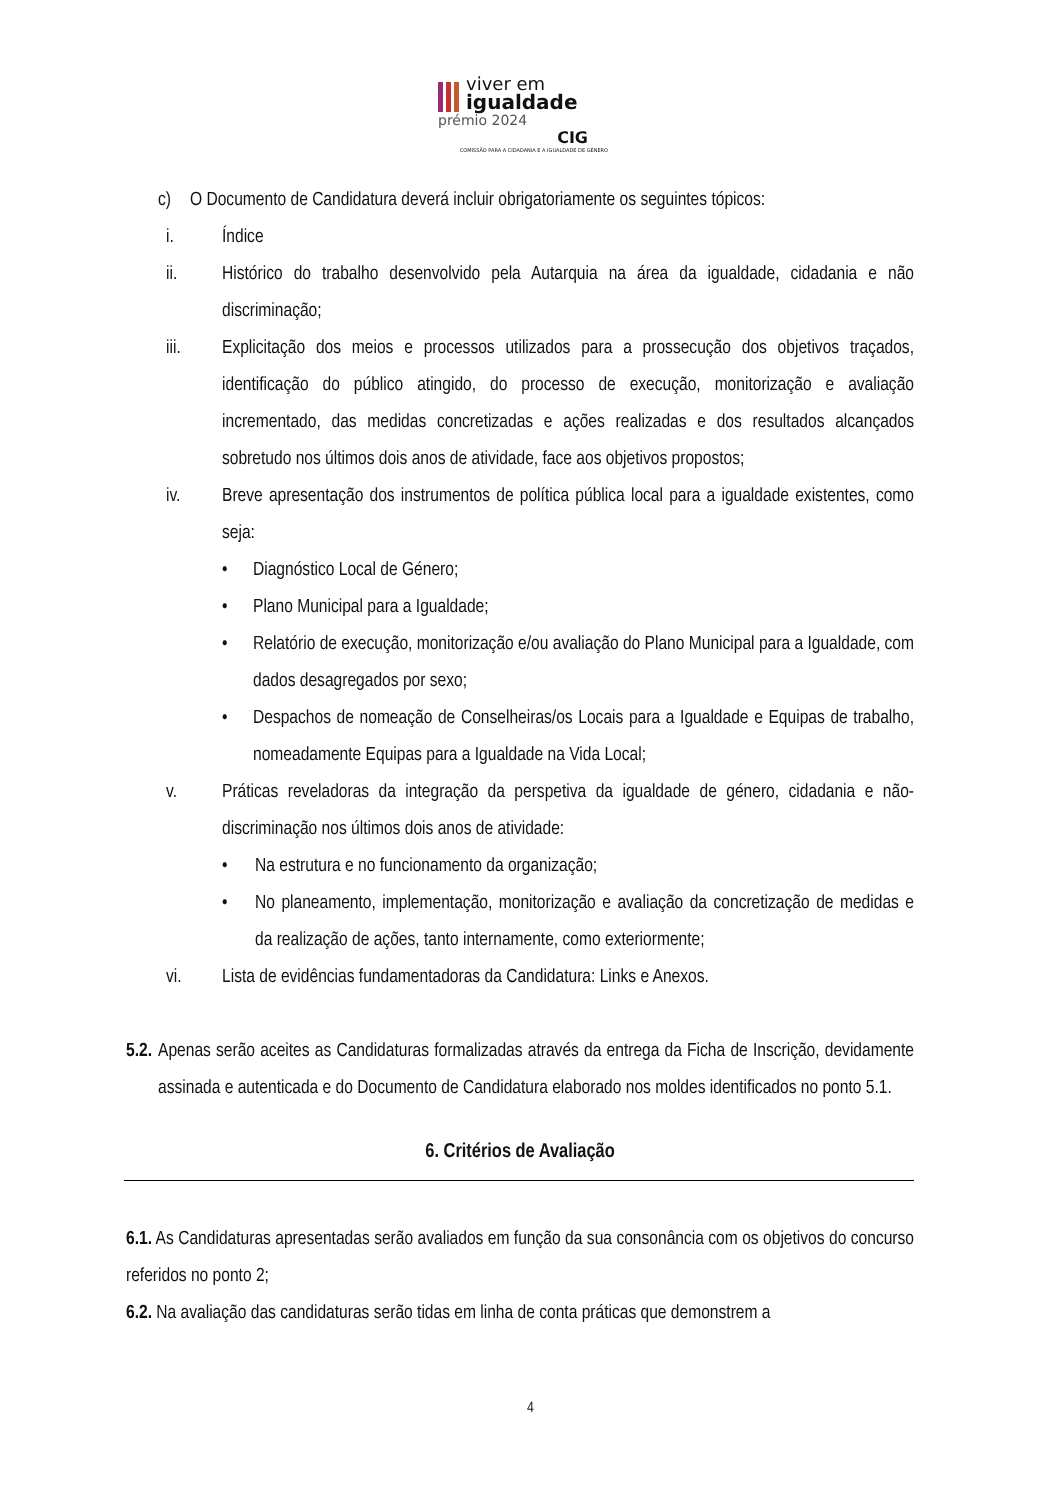viver em
igualdade
prémio 2024
CIG
COMISSÃO PARA A CIDADANIA E A IGUALDADE DE GÉNERO
c) O Documento de Candidatura deverá incluir obrigatoriamente os seguintes tópicos:
i. Índice
ii. Histórico do trabalho desenvolvido pela Autarquia na área da igualdade, cidadania e não discriminação;
iii. Explicitação dos meios e processos utilizados para a prossecução dos objetivos traçados, identificação do público atingido, do processo de execução, monitorização e avaliação incrementado, das medidas concretizadas e ações realizadas e dos resultados alcançados sobretudo nos últimos dois anos de atividade, face aos objetivos propostos;
iv. Breve apresentação dos instrumentos de política pública local para a igualdade existentes, como seja:
• Diagnóstico Local de Género;
• Plano Municipal para a Igualdade;
• Relatório de execução, monitorização e/ou avaliação do Plano Municipal para a Igualdade, com dados desagregados por sexo;
• Despachos de nomeação de Conselheiras/os Locais para a Igualdade e Equipas de trabalho, nomeadamente Equipas para a Igualdade na Vida Local;
v. Práticas reveladoras da integração da perspetiva da igualdade de género, cidadania e não-discriminação nos últimos dois anos de atividade:
• Na estrutura e no funcionamento da organização;
• No planeamento, implementação, monitorização e avaliação da concretização de medidas e da realização de ações, tanto internamente, como exteriormente;
vi. Lista de evidências fundamentadoras da Candidatura: Links e Anexos.
5.2. Apenas serão aceites as Candidaturas formalizadas através da entrega da Ficha de Inscrição, devidamente assinada e autenticada e do Documento de Candidatura elaborado nos moldes identificados no ponto 5.1.
6. Critérios de Avaliação
6.1. As Candidaturas apresentadas serão avaliados em função da sua consonância com os objetivos do concurso referidos no ponto 2;
6.2. Na avaliação das candidaturas serão tidas em linha de conta práticas que demonstrem a
4